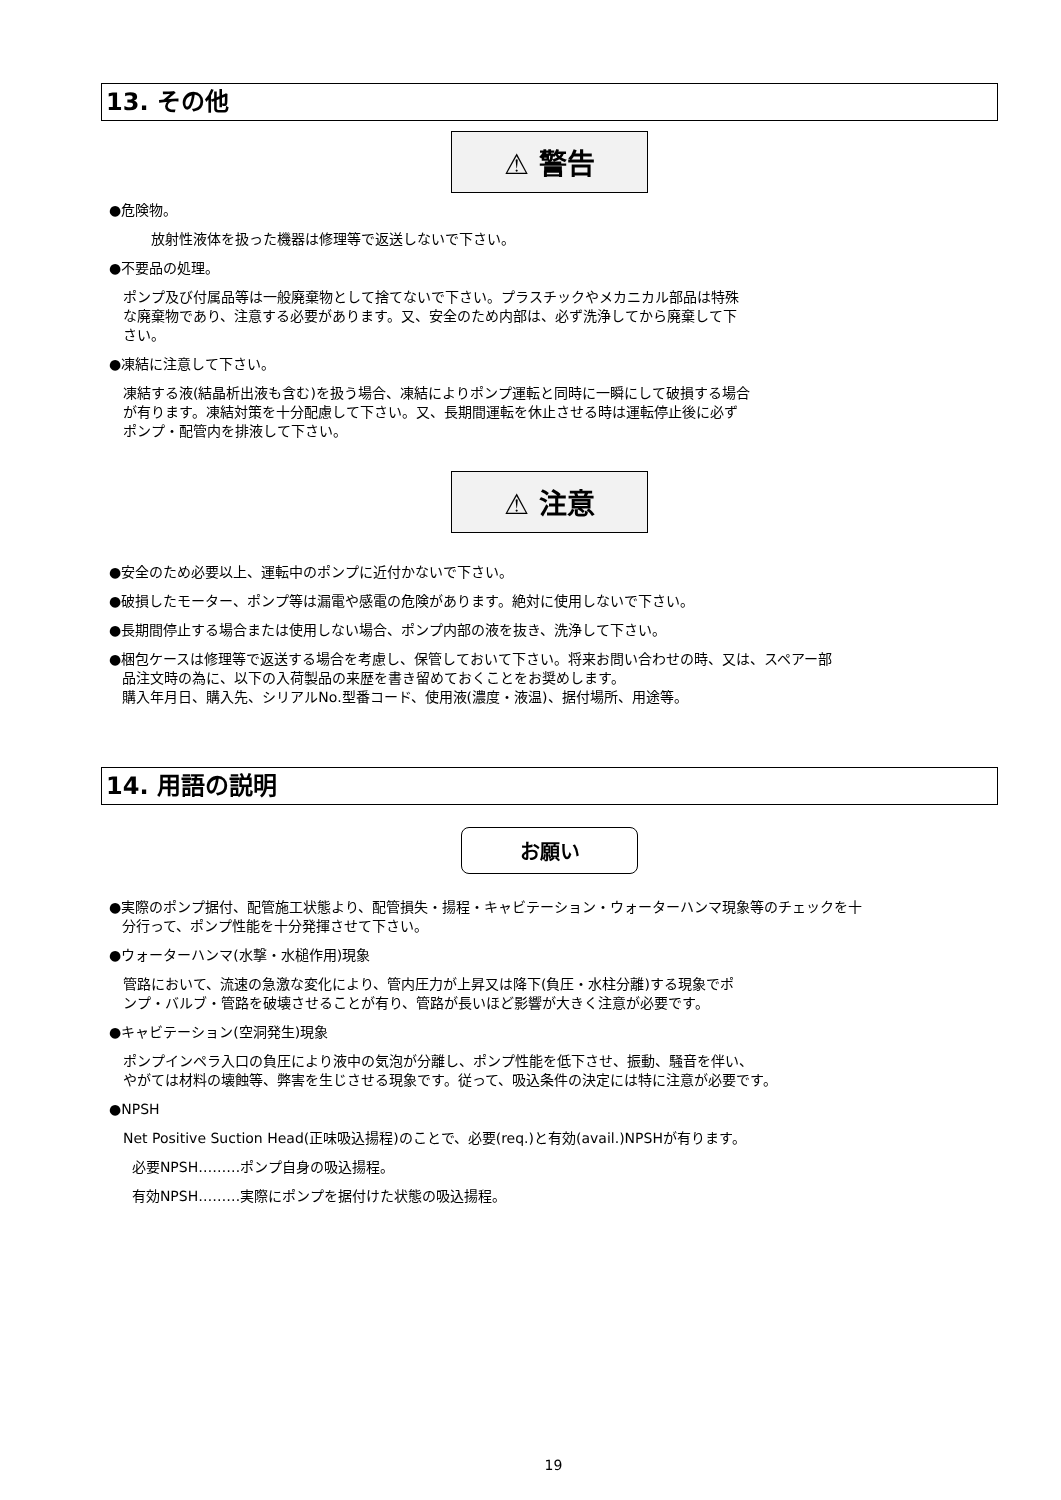13. その他
⚠ 警告
●危険物。
放射性液体を扱った機器は修理等で返送しないで下さい。
●不要品の処理。
ポンプ及び付属品等は一般廃棄物として捨てないで下さい。プラスチックやメカニカル部品は特殊
な廃棄物であり、注意する必要があります。又、安全のため内部は、必ず洗浄してから廃棄して下
さい。
●凍結に注意して下さい。
凍結する液(結晶析出液も含む)を扱う場合、凍結によりポンプ運転と同時に一瞬にして破損する場合
が有ります。凍結対策を十分配慮して下さい。又、長期間運転を休止させる時は運転停止後に必ず
ポンプ・配管内を排液して下さい。
⚠ 注意
●安全のため必要以上、運転中のポンプに近付かないで下さい。
●破損したモーター、ポンプ等は漏電や感電の危険があります。絶対に使用しないで下さい。
●長期間停止する場合または使用しない場合、ポンプ内部の液を抜き、洗浄して下さい。
●梱包ケースは修理等で返送する場合を考慮し、保管しておいて下さい。将来お問い合わせの時、又は、スペアー部
品注文時の為に、以下の入荷製品の来歴を書き留めておくことをお奨めします。
購入年月日、購入先、シリアルNo.型番コード、使用液(濃度・液温)、据付場所、用途等。
14. 用語の説明
お願い
●実際のポンプ据付、配管施工状態より、配管損失・揚程・キャビテーション・ウォーターハンマ現象等のチェックを十
分行って、ポンプ性能を十分発揮させて下さい。
●ウォーターハンマ(水撃・水槌作用)現象
管路において、流速の急激な変化により、管内圧力が上昇又は降下(負圧・水柱分離)する現象でポ
ンプ・バルブ・管路を破壊させることが有り、管路が長いほど影響が大きく注意が必要です。
●キャビテーション(空洞発生)現象
ポンプインペラ入口の負圧により液中の気泡が分離し、ポンプ性能を低下させ、振動、騒音を伴い、
やがては材料の壊蝕等、弊害を生じさせる現象です。従って、吸込条件の決定には特に注意が必要です。
●NPSH
Net Positive Suction Head(正味吸込揚程)のことで、必要(req.)と有効(avail.)NPSHが有ります。
必要NPSH………ポンプ自身の吸込揚程。
有効NPSH………実際にポンプを据付けた状態の吸込揚程。
19